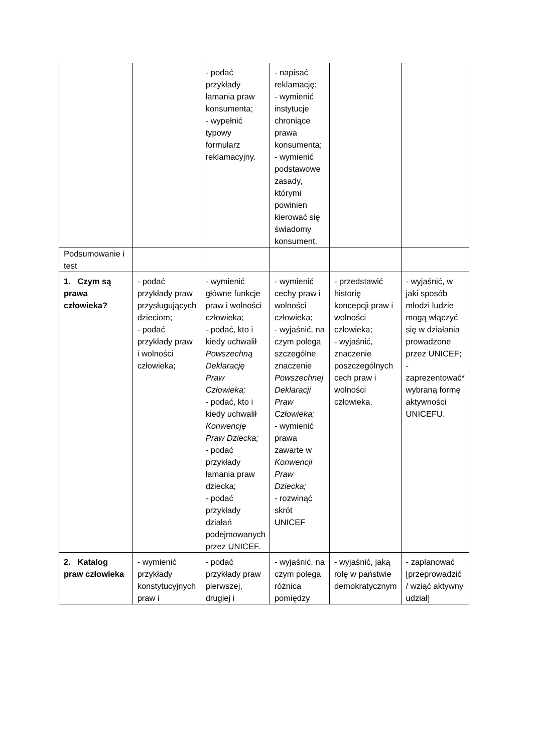| | | - podać przykłady łamania praw konsumenta; - wypełnić typowy formularz reklamacyjny. | - napisać reklamację; - wymienić instytucje chroniące prawa konsumenta; - wymienić podstawowe zasady, którymi powinien kierować się świadomy konsument. | | |
| Podsumowanie i test | | | | | |
| 1. Czym są prawa człowieka? | - podać przykłady praw przysługujących dzieciom; - podać przykłady praw i wolności człowieka; | - wymienić główne funkcje praw i wolności człowieka; - podać, kto i kiedy uchwalił Powszechną Deklarację Praw Człowieka; - podać, kto i kiedy uchwalił Konwencję Praw Dziecka; - podać przykłady łamania praw dziecka; - podać przykłady działań podejmowanych przez UNICEF. | - wymienić cechy praw i wolności człowieka; - wyjaśnić, na czym polega szczególne znaczenie Powszechnej Deklaracji Praw Człowieka; - wymienić prawa zawarte w Konwencji Praw Dziecka; - rozwinąć skrót UNICEF | - przedstawić historię koncepcji praw i wolności człowieka; - wyjaśnić, znaczenie poszczególnych cech praw i wolności człowieka. | - wyjaśnić, w jaki sposób młodzi ludzie mogą włączyć się w działania prowadzone przez UNICEF; - zaprezentować* wybraną formę aktywności UNICEFU. |
| 2. Katalog praw człowieka | - wymienić przykłady konstytucyjnych praw i | - podać przykłady praw pierwszej, drugiej i | - wyjaśnić, na czym polega różnica pomiędzy | - wyjaśnić, jaką rolę w państwie demokratycznym | - zaplanować [przeprowadzić / wziąć aktywny udział] |